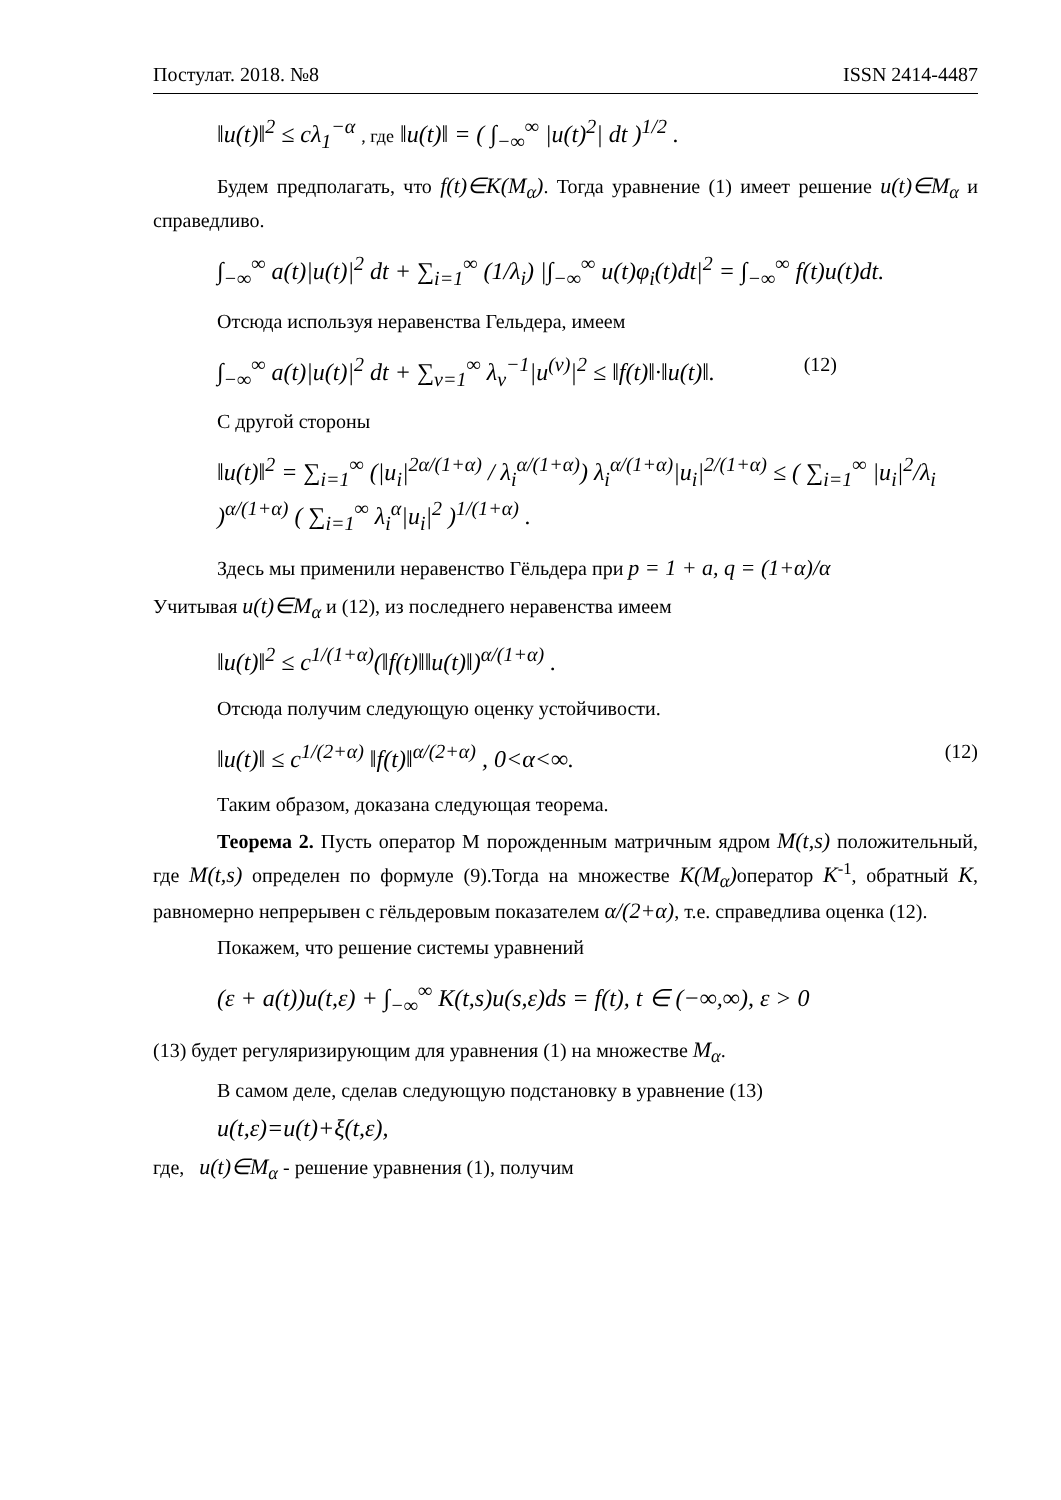Постулат. 2018. №8 ISSN 2414-4487
‖u(t)‖<sup>2</sup> ≤ cλ<sub>1</sub><sup>−α</sup> , где ‖u(t)‖ = ( ∫<sub>−∞</sub><sup>∞</sup> |u(t)<sup>2</sup>| dt )<sup>1/2</sup> .
Будем предполагать, что f(t)∈K(M<sub>α</sub>). Тогда уравнение (1) имеет решение u(t)∈M<sub>α</sub> и справедливо.
∫<sub>−∞</sub><sup>∞</sup> a(t)|u(t)|<sup>2</sup> dt + ∑<sub>i=1</sub><sup>∞</sup> (1/λ<sub>i</sub>) |∫<sub>−∞</sub><sup>∞</sup> u(t)φ<sub>i</sub>(t)dt|<sup>2</sup> = ∫<sub>−∞</sub><sup>∞</sup> f(t)u(t)dt.
Отсюда используя неравенства Гельдера, имеем
∫<sub>−∞</sub><sup>∞</sup> a(t)|u(t)|<sup>2</sup> dt + ∑<sub>v=1</sub><sup>∞</sup> λ<sub>v</sub><sup>−1</sup>|u<sup>(v)</sup>|<sup>2</sup> ≤ ‖f(t)‖·‖u(t)‖. (12)
С другой стороны
‖u(t)‖<sup>2</sup> = ∑<sub>i=1</sub><sup>∞</sup> (|u<sub>i</sub>|<sup>2α/(1+α)</sup> / λ<sub>i</sub><sup>α/(1+α)</sup>) λ<sub>i</sub><sup>α/(1+α)</sup>|u<sub>i</sub>|<sup>2/(1+α)</sup> ≤ ( ∑<sub>i=1</sub><sup>∞</sup> |u<sub>i</sub>|<sup>2</sup>/λ<sub>i</sub> )<sup>α/(1+α)</sup> ( ∑<sub>i=1</sub><sup>∞</sup> λ<sub>i</sub><sup>α</sup>|u<sub>i</sub>|<sup>2</sup> )<sup>1/(1+α)</sup> .
Здесь мы применили неравенство Гёльдера при p = 1 + a, q = (1+α)/α
Учитывая u(t)∈M<sub>α</sub> и (12), из последнего неравенства имеем
‖u(t)‖<sup>2</sup> ≤ c<sup>1/(1+α)</sup>(‖f(t)‖‖u(t)‖)<sup>α/(1+α)</sup> .
Отсюда получим следующую оценку устойчивости.
‖u(t)‖ ≤ c<sup>1/(2+α)</sup> ‖f(t)‖<sup>α/(2+α)</sup> , 0<α<∞. (12)
Таким образом, доказана следующая теорема.
Теорема 2. Пусть оператор М порожденным матричным ядром M(t,s) положительный, где M(t,s) определен по формуле (9).Тогда на множестве K(M<sub>α</sub>) оператор K<sup>-1</sup>, обратный K, равномерно непрерывен с гёльдеровым показателем α/(2+α), т.е. справедлива оценка (12).
Покажем, что решение системы уравнений
(ε + a(t))u(t,ε) + ∫<sub>−∞</sub><sup>∞</sup> K(t,s)u(s,ε)ds = f(t), t ∈ (−∞,∞), ε > 0
(13) будет регуляризирующим для уравнения (1) на множестве M<sub>α</sub>.
В самом деле, сделав следующую подстановку в уравнение (13)
u(t,ε)=u(t)+ξ(t,ε),
где, u(t)∈M<sub>α</sub> - решение уравнения (1), получим